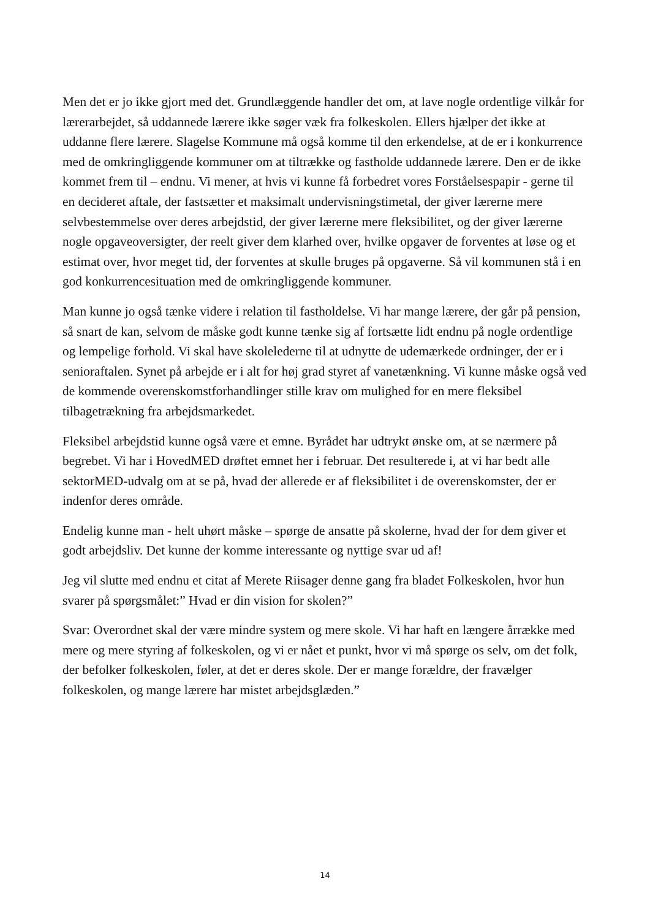Men det er jo ikke gjort med det. Grundlæggende handler det om, at lave nogle ordentlige vilkår for lærerarbejdet, så uddannede lærere ikke søger væk fra folkeskolen. Ellers hjælper det ikke at uddanne flere lærere. Slagelse Kommune må også komme til den erkendelse, at de er i konkurrence med de omkringliggende kommuner om at tiltrække og fastholde uddannede lærere. Den er de ikke kommet frem til – endnu. Vi mener, at hvis vi kunne få forbedret vores Forståelsespapir - gerne til en decideret aftale, der fastsætter et maksimalt undervisningstimetal, der giver lærerne mere selvbestemmelse over deres arbejdstid, der giver lærerne mere fleksibilitet, og der giver lærerne nogle opgaveoversigter, der reelt giver dem klarhed over, hvilke opgaver de forventes at løse og et estimat over, hvor meget tid, der forventes at skulle bruges på opgaverne. Så vil kommunen stå i en god konkurrencesituation med de omkringliggende kommuner.
Man kunne jo også tænke videre i relation til fastholdelse. Vi har mange lærere, der går på pension, så snart de kan, selvom de måske godt kunne tænke sig af fortsætte lidt endnu på nogle ordentlige og lempelige forhold. Vi skal have skolelederne til at udnytte de udemærkede ordninger, der er i senioraftalen. Synet på arbejde er i alt for høj grad styret af vanetænkning. Vi kunne måske også ved de kommende overenskomstforhandlinger stille krav om mulighed for en mere fleksibel tilbagetrækning fra arbejdsmarkedet.
Fleksibel arbejdstid kunne også være et emne. Byrådet har udtrykt ønske om, at se nærmere på begrebet. Vi har i HovedMED drøftet emnet her i februar. Det resulterede i, at vi har bedt alle sektorMED-udvalg om at se på, hvad der allerede er af fleksibilitet i de overenskomster, der er indenfor deres område.
Endelig kunne man - helt uhørt måske – spørge de ansatte på skolerne, hvad der for dem giver et godt arbejdsliv. Det kunne der komme interessante og nyttige svar ud af!
Jeg vil slutte med endnu et citat af Merete Riisager denne gang fra bladet Folkeskolen, hvor hun svarer på spørgsmålet:” Hvad er din vision for skolen?”
Svar: Overordnet skal der være mindre system og mere skole. Vi har haft en længere årrække med mere og mere styring af folkeskolen, og vi er nået et punkt, hvor vi må spørge os selv, om det folk, der befolker folkeskolen, føler, at det er deres skole. Der er mange forældre, der fravælger folkeskolen, og mange lærere har mistet arbejdsglæden.”
14